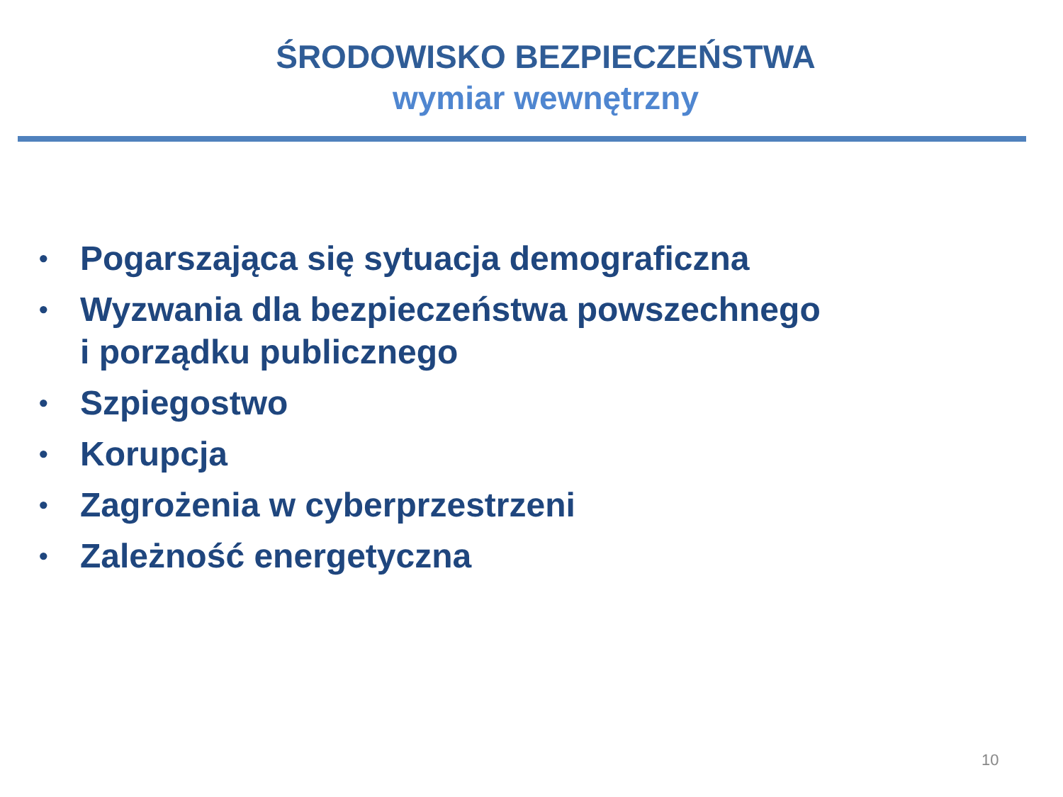ŚRODOWISKO BEZPIECZEŃSTWA
wymiar wewnętrzny
• Pogarszająca się sytuacja demograficzna
• Wyzwania dla bezpieczeństwa powszechnego
i porządku publicznego
• Szpiegostwo
• Korupcja
• Zagrożenia w cyberprzestrzeni
• Zależność energetyczna
10